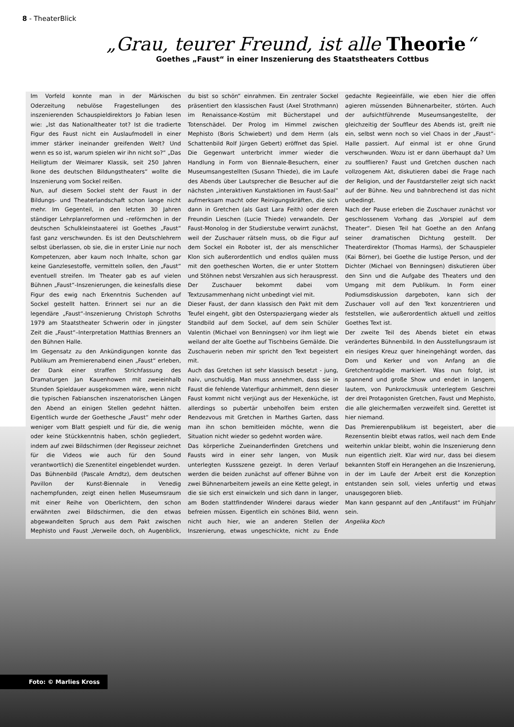8 - TheaterBlick
„Grau, teurer Freund, ist alle Theorie“
Goethes „Faust“ in einer Inszenierung des Staatstheaters Cottbus
Im Vorfeld konnte man in der Märkischen Oderzeitung nebulöse Fragestellungen des inszenierenden Schauspieldirektors Jo Fabian lesen wie: „Ist das Nationaltheater tot? Ist die tradierte Figur des Faust nicht ein Auslaufmodell in einer immer stärker ineinander greifenden Welt? Und wenn es so ist, warum spielen wir ihn nicht so?“ „Das Heiligtum der Weimarer Klassik, seit 250 Jahren Ikone des deutschen Bildungstheaters“ wollte die Inszenierung vom Sockel reißen.
Nun, auf diesem Sockel steht der Faust in der Bildungs- und Theaterlandschaft schon lange nicht mehr. Im Gegenteil, in den letzten 30 Jahren ständiger Lehrplanreformen und –reförmchen in der deutschen Schulkleinstaaterei ist Goethes „Faust“ fast ganz verschwunden. Es ist den Deutschlehrern selbst überlassen, ob sie, die in erster Linie nur noch Kompetenzen, aber kaum noch Inhalte, schon gar keine Ganzlesestoffe, vermitteln sollen, den „Faust“ eventuell streifen. Im Theater gab es auf vielen Bühnen „Faust“-Inszenierungen, die keinesfalls diese Figur des ewig nach Erkenntnis Suchenden auf Sockel gestellt hatten. Erinnert sei nur an die legendäre „Faust“-Inszenierung Christoph Schroths 1979 am Staatstheater Schwerin oder in jüngster Zeit die „Faust“–Interpretation Matthias Brenners an den Bühnen Halle.
Im Gegensatz zu den Ankündigungen konnte das Publikum am Premierenabend einen „Faust“ erleben, der Dank einer straffen Strichfassung des Dramaturgen Jan Kauenhowen mit zweieinhalb Stunden Spieldauer ausgekommen wäre, wenn nicht die typischen Fabianschen inszenatorischen Längen den Abend an einigen Stellen gedehnt hätten. Eigentlich wurde der Goethesche „Faust“ mehr oder weniger vom Blatt gespielt und für die, die wenig oder keine Stückkenntnis haben, schön gegliedert, indem auf zwei Bildschirmen (der Regisseur zeichnet für die Videos wie auch für den Sound verantwortlich) die Szenentitel eingeblendet wurden.
Das Bühnenbild (Pascale Arndtz), dem deutschen Pavillon der Kunst-Biennale in Venedig nachempfunden, zeigt einen hellen Museumsraum mit einer Reihe von Oberlichtern, den schon erwähnten zwei Bildschirmen, die den etwas abgewandelten Spruch aus dem Pakt zwischen Mephisto und Faust „Verweile doch, oh Augenblick, du bist so schön“ einrahmen. Ein zentraler Sockel präsentiert den klassischen Faust (Axel Strothmann) im Renaissance-Kostüm mit Bücherstapel und Totenschädel. Der Prolog im Himmel zwischen Mephisto (Boris Schwiebert) und dem Herrn (als Schattenbild Rolf Jürgen Gebert) eröffnet das Spiel. Die Gegenwart unterbricht immer wieder die Handlung in Form von Biennale-Besuchern, einer Museumsangestellten (Susann Thiede), die im Laufe des Abends über Lautsprecher die Besucher auf die nächsten „interaktiven Kunstaktionen im Faust-Saal“ aufmerksam macht oder Reinigungskräften, die sich dann in Gretchen (als Gast Lara Feith) oder deren Freundin Lieschen (Lucie Thiede) verwandeln. Der Faust-Monolog in der Studierstube verwirrt zunächst, weil der Zuschauer rätseln muss, ob die Figur auf dem Sockel ein Roboter ist, der als menschlicher Klon sich außerordentlich und endlos quälen muss mit den goetheschen Worten, die er unter Stottern und Stöhnen nebst Verszahlen aus sich herauspresst. Der Zuschauer bekommt dabei vom Textzusammenhang nicht unbedingt viel mit.
Dieser Faust, der dann klassisch den Pakt mit dem Teufel eingeht, gibt den Osterspaziergang wieder als Standbild auf dem Sockel, auf dem sein Schüler Valentin (Michael von Benningsen) vor ihm liegt wie weiland der alte Goethe auf Tischbeins Gemälde. Die Zuschauerin neben mir spricht den Text begeistert mit.
Auch das Gretchen ist sehr klassisch besetzt - jung, naiv, unschuldig. Man muss annehmen, dass sie in Faust die fehlende Vaterfigur anhimmelt, denn dieser Faust kommt nicht verjüngt aus der Hexenküche, ist allerdings so pubertär unbeholfen beim ersten Rendezvous mit Gretchen in Marthes Garten, dass man ihn schon bemitleiden möchte, wenn die Situation nicht wieder so gedehnt worden wäre.
Das körperliche Zueinanderfinden Gretchens und Fausts wird in einer sehr langen, von Musik unterlegten Kussszene gezeigt. In deren Verlauf werden die beiden zunächst auf offener Bühne von zwei Bühnenarbeitern jeweils an eine Kette gelegt, in die sie sich erst einwickeln und sich dann in langer, am Boden stattfindender Winderei daraus wieder befreien müssen. Eigentlich ein schönes Bild, wenn nicht auch hier, wie an anderen Stellen der Inszenierung, etwas ungeschickte, nicht zu Ende gedachte Regieeinfälle, wie eben hier die offen agieren müssenden Bühnenarbeiter, störten. Auch der aufsichtführende Museumsangestellte, der gleichzeitig der Souffleur des Abends ist, greift nie ein, selbst wenn noch so viel Chaos in der „Faust“-Halle passiert. Auf einmal ist er ohne Grund verschwunden. Wozu ist er dann überhaupt da? Um zu soufflieren? Faust und Gretchen duschen nach vollzogenem Akt, diskutieren dabei die Frage nach der Religion, und der Faustdarsteller zeigt sich nackt auf der Bühne. Neu und bahnbrechend ist das nicht unbedingt.
Nach der Pause erleben die Zuschauer zunächst vor geschlossenem Vorhang das „Vorspiel auf dem Theater“. Diesen Teil hat Goethe an den Anfang seiner dramatischen Dichtung gestellt. Der Theaterdirektor (Thomas Harms), der Schauspieler (Kai Börner), bei Goethe die lustige Person, und der Dichter (Michael von Benningsen) diskutieren über den Sinn und die Aufgabe des Theaters und den Umgang mit dem Publikum. In Form einer Podiumsdiskussion dargeboten, kann sich der Zuschauer voll auf den Text konzentrieren und feststellen, wie außerordentlich aktuell und zeitlos Goethes Text ist.
Der zweite Teil des Abends bietet ein etwas verändertes Bühnenbild. In den Ausstellungsraum ist ein riesiges Kreuz quer hineingehängt worden, das Dom und Kerker und von Anfang an die Gretchentragödie markiert. Was nun folgt, ist spannend und große Show und endet in langem, lautem, von Punkrockmusik unterlegtem Geschrei der drei Protagonisten Gretchen, Faust und Mephisto, die alle gleichermaßen verzweifelt sind. Gerettet ist hier niemand.
Das Premierenpublikum ist begeistert, aber die Rezensentin bleibt etwas ratlos, weil nach dem Ende weiterhin unklar bleibt, wohin die Inszenierung denn nun eigentlich zielt. Klar wird nur, dass bei diesem bekannten Stoff ein Herangehen an die Inszenierung, in der im Laufe der Arbeit erst die Konzeption entstanden sein soll, vieles unfertig und etwas unausgegoren blieb.
Man kann gespannt auf den „Antifaust“ im Frühjahr sein.
Angelika Koch
Foto: © Marlies Kross